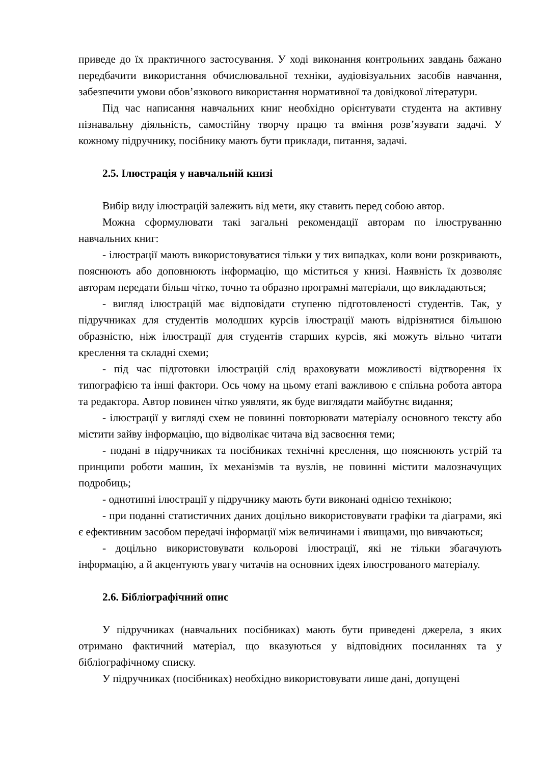приведе до їх практичного застосування. У ході виконання контрольних завдань бажано передбачити використання обчислювальної техніки, аудіовізуальних засобів навчання, забезпечити умови обов’язкового використання нормативної та довідкової літератури.
Під час написання навчальних книг необхідно орієнтувати студента на активну пізнавальну діяльність, самостійну творчу працю та вміння розв’язувати задачі. У кожному підручнику, посібнику мають бути приклади, питання, задачі.
2.5. Ілюстрація у навчальній книзі
Вибір виду ілюстрацій залежить від мети, яку ставить перед собою автор.
Можна сформулювати такі загальні рекомендації авторам по ілюструванню навчальних книг:
- ілюстрації мають використовуватися тільки у тих випадках, коли вони розкривають, пояснюють або доповнюють інформацію, що міститься у книзі. Наявність їх дозволяє авторам передати більш чітко, точно та образно програмні матеріали, що викладаються;
- вигляд ілюстрацій має відповідати ступеню підготовленості студентів. Так, у підручниках для студентів молодших курсів ілюстрації мають відрізнятися більшою образністю, ніж ілюстрації для студентів старших курсів, які можуть вільно читати креслення та складні схеми;
- під час підготовки ілюстрацій слід враховувати можливості відтворення їх типографією та інші фактори. Ось чому на цьому етапі важливою є спільна робота автора та редактора. Автор повинен чітко уявляти, як буде виглядати майбутнє видання;
- ілюстрації у вигляді схем не повинні повторювати матеріалу основного тексту або містити зайву інформацію, що відволікає читача від засвоєння теми;
- подані в підручниках та посібниках технічні креслення, що пояснюють устрій та принципи роботи машин, їх механізмів та вузлів, не повинні містити малозначущих подробиць;
- однотипні ілюстрації у підручнику мають бути виконані однією технікою;
- при поданні статистичних даних доцільно використовувати графіки та діаграми, які є ефективним засобом передачі інформації між величинами і явищами, що вивчаються;
- доцільно використовувати кольорові ілюстрації, які не тільки збагачують інформацію, а й акцентують увагу читачів на основних ідеях ілюстрованого матеріалу.
2.6. Бібліографічний опис
У підручниках (навчальних посібниках) мають бути приведені джерела, з яких отримано фактичний матеріал, що вказуються у відповідних посиланнях та у бібліографічному списку.
У підручниках (посібниках) необхідно використовувати лише дані, допущені